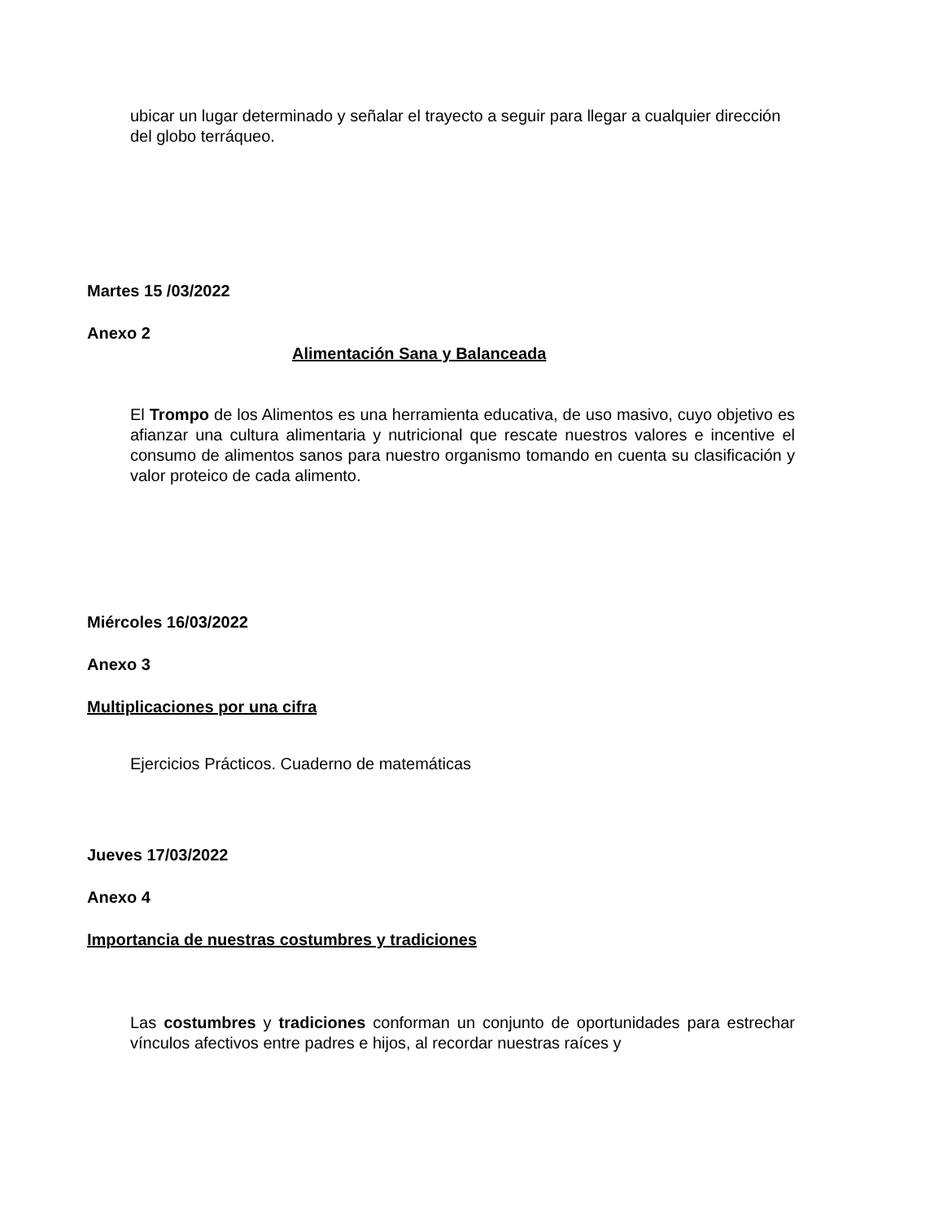ubicar un lugar determinado y señalar el trayecto a seguir para llegar a cualquier dirección del globo terráqueo.
Martes 15 /03/2022
Anexo 2
Alimentación Sana y Balanceada
El Trompo de los Alimentos es una herramienta educativa, de uso masivo, cuyo objetivo es afianzar una cultura alimentaria y nutricional que rescate nuestros valores e incentive el consumo de alimentos sanos para nuestro organismo tomando en cuenta su clasificación y valor proteico de cada alimento.
Miércoles 16/03/2022
Anexo 3
Multiplicaciones por una cifra
Ejercicios Prácticos. Cuaderno de matemáticas
Jueves 17/03/2022
Anexo 4
Importancia de nuestras costumbres y tradiciones
Las costumbres y tradiciones conforman un conjunto de oportunidades para estrechar vínculos afectivos entre padres e hijos, al recordar nuestras raíces y